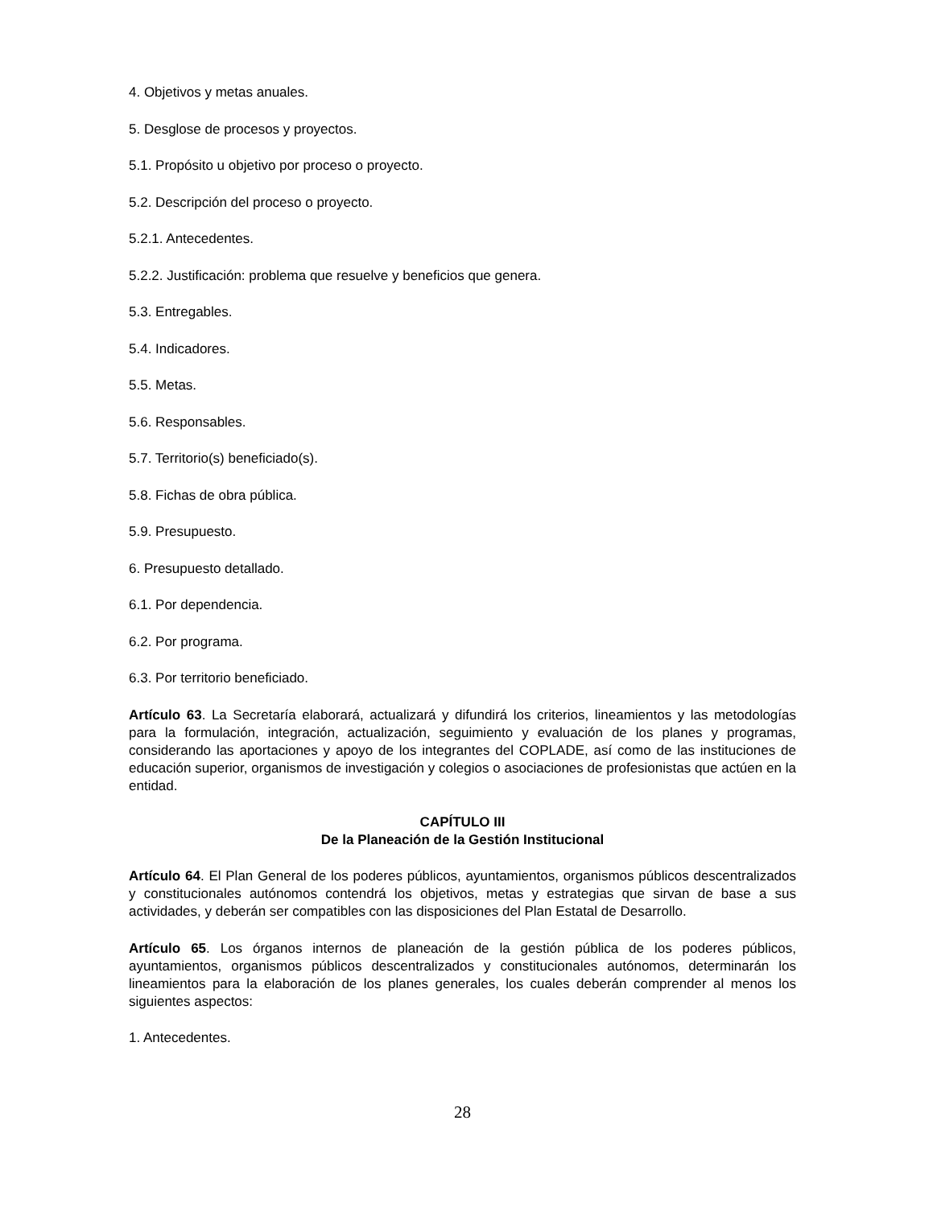4. Objetivos y metas anuales.
5. Desglose de procesos y proyectos.
5.1. Propósito u objetivo por proceso o proyecto.
5.2. Descripción del proceso o proyecto.
5.2.1. Antecedentes.
5.2.2. Justificación: problema que resuelve y beneficios que genera.
5.3. Entregables.
5.4. Indicadores.
5.5. Metas.
5.6. Responsables.
5.7. Territorio(s) beneficiado(s).
5.8. Fichas de obra pública.
5.9. Presupuesto.
6. Presupuesto detallado.
6.1. Por dependencia.
6.2. Por programa.
6.3. Por territorio beneficiado.
Artículo 63. La Secretaría elaborará, actualizará y difundirá los criterios, lineamientos y las metodologías para la formulación, integración, actualización, seguimiento y evaluación de los planes y programas, considerando las aportaciones y apoyo de los integrantes del COPLADE, así como de las instituciones de educación superior, organismos de investigación y colegios o asociaciones de profesionistas que actúen en la entidad.
CAPÍTULO III
De la Planeación de la Gestión Institucional
Artículo 64. El Plan General de los poderes públicos, ayuntamientos, organismos públicos descentralizados y constitucionales autónomos contendrá los objetivos, metas y estrategias que sirvan de base a sus actividades, y deberán ser compatibles con las disposiciones del Plan Estatal de Desarrollo.
Artículo 65. Los órganos internos de planeación de la gestión pública de los poderes públicos, ayuntamientos, organismos públicos descentralizados y constitucionales autónomos, determinarán los lineamientos para la elaboración de los planes generales, los cuales deberán comprender al menos los siguientes aspectos:
1. Antecedentes.
28